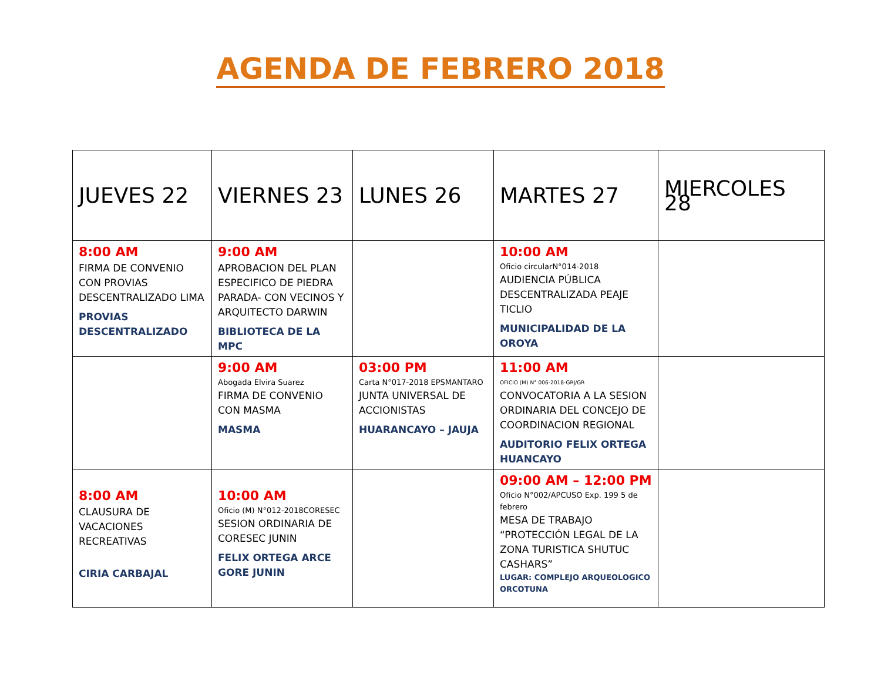AGENDA DE FEBRERO 2018
| JUEVES 22 | VIERNES 23 | LUNES 26 | MARTES 27 | MIERCOLES 28 |
| --- | --- | --- | --- | --- |
| 8:00 AM FIRMA DE CONVENIO CON PROVIAS DESCENTRALIZADO LIMA PROVIAS DESCENTRALIZADO | 9:00 AM APROBACION DEL PLAN ESPECIFICO DE PIEDRA PARADA- CON VECINOS Y ARQUITECTO DARWIN BIBLIOTECA DE LA MPC | | 10:00 AM Oficio circularN°014-2018 AUDIENCIA PÚBLICA DESCENTRALIZADA PEAJE TICLIO MUNICIPALIDAD DE LA OROYA | |
| | 9:00 AM Abogada Elvira Suarez FIRMA DE CONVENIO CON MASMA MASMA | 03:00 PM Carta N°017-2018 EPSMANTARO JUNTA UNIVERSAL DE ACCIONISTAS HUARANCAYO – JAUJA | 11:00 AM OFICIO (M) N° 006-2018-GRJ/GR CONVOCATORIA A LA SESION ORDINARIA DEL CONCEJO DE COORDINACION REGIONAL AUDITORIO FELIX ORTEGA HUANCAYO | |
| 8:00 AM CLAUSURA DE VACACIONES RECREATIVAS CIRIA CARBAJAL | 10:00 AM Oficio (M) N°012-2018CORESEC SESION ORDINARIA DE CORESEC JUNIN FELIX ORTEGA ARCE GORE JUNIN | | 09:00 AM – 12:00 PM Oficio N°002/APCUSO Exp. 199 5 de febrero MESA DE TRABAJO “PROTECCIÓN LEGAL DE LA ZONA TURISTICA SHUTUC CASHARS” LUGAR: COMPLEJO ARQUEOLOGICO ORCOTUNA | |